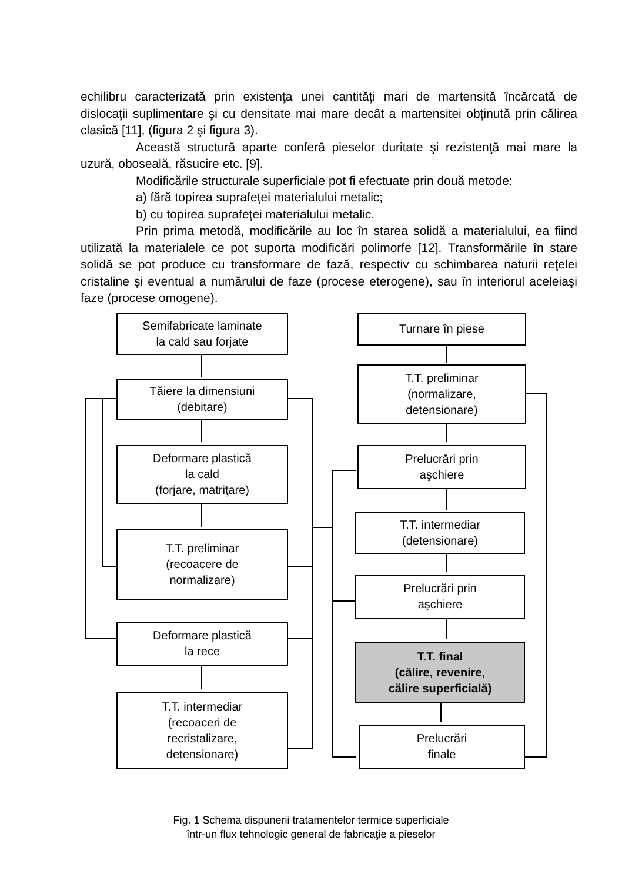echilibru caracterizată prin existenţa unei cantităţi mari de martensită încărcată de dislocaţii suplimentare şi cu densitate mai mare decât a martensitei obţinută prin călirea clasică [11], (figura 2 şi figura 3).
Această structură aparte conferă pieselor duritate şi rezistenţă mai mare la uzură, oboseală, răsucire etc. [9].
Modificările structurale superficiale pot fi efectuate prin două metode:
a) fără topirea suprafeţei materialului metalic;
b) cu topirea suprafeţei materialului metalic.
Prin prima metodă, modificările au loc în starea solidă a materialului, ea fiind utilizată la materialele ce pot suporta modificări polimorfe [12]. Transformările în stare solidă se pot produce cu transformare de fază, respectiv cu schimbarea naturii reţelei cristaline şi eventual a numărului de faze (procese eterogene), sau în interiorul aceleiaşi faze (procese omogene).
Semifabricate laminate
la cald sau forjate
Tăiere la dimensiuni
(debitare)
Deformare plastică
la cald
(forjare, matriţare)
T.T. preliminar
(recoacere de
normalizare)
Deformare plastică
la rece
T.T. intermediar
(recoaceri de
recristalizare,
detensionare)
Turnare în piese
T.T. preliminar
(normalizare,
detensionare)
Prelucrări prin
aşchiere
T.T. intermediar
(detensionare)
Prelucrări prin
aşchiere
T.T. final
(călire, revenire,
călire superficială)
Prelucrări
finale
Fig. 1 Schema dispunerii tratamentelor termice superficiale
într-un flux tehnologic general de fabricaţie a pieselor